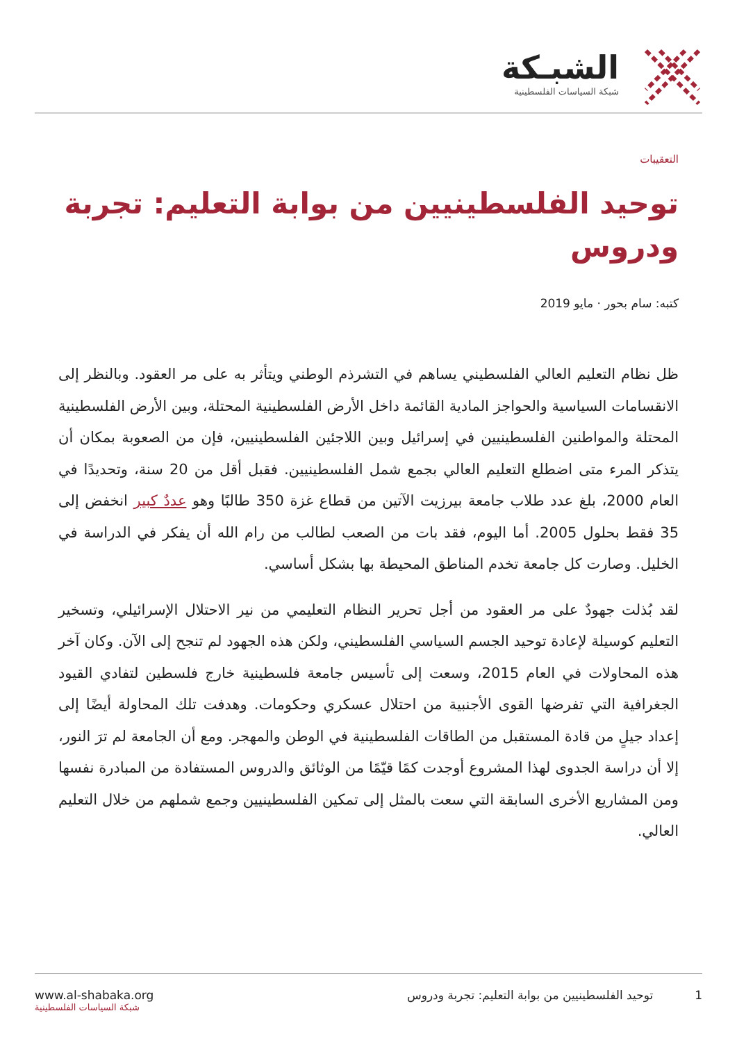الشبـكة
شبكة السياسات الفلسطينية
التعقيبات
توحيد الفلسطينيين من بوابة التعليم: تجربة ودروس
كتبه: سام بحور · مايو 2019
ظل نظام التعليم العالي الفلسطيني يساهم في التشرذم الوطني ويتأثر به على مر العقود. وبالنظر إلى الانقسامات السياسية والحواجز المادية القائمة داخل الأرض الفلسطينية المحتلة، وبين الأرض الفلسطينية المحتلة والمواطنين الفلسطينيين في إسرائيل وبين اللاجئين الفلسطينيين، فإن من الصعوبة بمكان أن يتذكر المرء متى اضطلع التعليم العالي بجمع شمل الفلسطينيين. فقبل أقل من 20 سنة، وتحديدًا في العام 2000، بلغ عدد طلاب جامعة بيرزيت الآتين من قطاع غزة 350 طالبًا وهو عددٌ كبير انخفض إلى 35 فقط بحلول 2005. أما اليوم، فقد بات من الصعب لطالب من رام الله أن يفكر في الدراسة في الخليل. وصارت كل جامعة تخدم المناطق المحيطة بها بشكل أساسي.
لقد بُذلت جهودٌ على مر العقود من أجل تحرير النظام التعليمي من نير الاحتلال الإسرائيلي، وتسخير التعليم كوسيلة لإعادة توحيد الجسم السياسي الفلسطيني، ولكن هذه الجهود لم تنجح إلى الآن. وكان آخر هذه المحاولات في العام 2015، وسعت إلى تأسيس جامعة فلسطينية خارج فلسطين لتفادي القيود الجغرافية التي تفرضها القوى الأجنبية من احتلال عسكري وحكومات. وهدفت تلك المحاولة أيضًا إلى إعداد جيلٍ من قادة المستقبل من الطاقات الفلسطينية في الوطن والمهجر. ومع أن الجامعة لم ترَ النور، إلا أن دراسة الجدوى لهذا المشروع أوجدت كمًا قيّمًا من الوثائق والدروس المستفادة من المبادرة نفسها ومن المشاريع الأخرى السابقة التي سعت بالمثل إلى تمكين الفلسطينيين وجمع شملهم من خلال التعليم العالي.
1 توحيد الفلسطينيين من بوابة التعليم: تجربة ودروس
www.al-shabaka.org
شبكة السياسات الفلسطينية